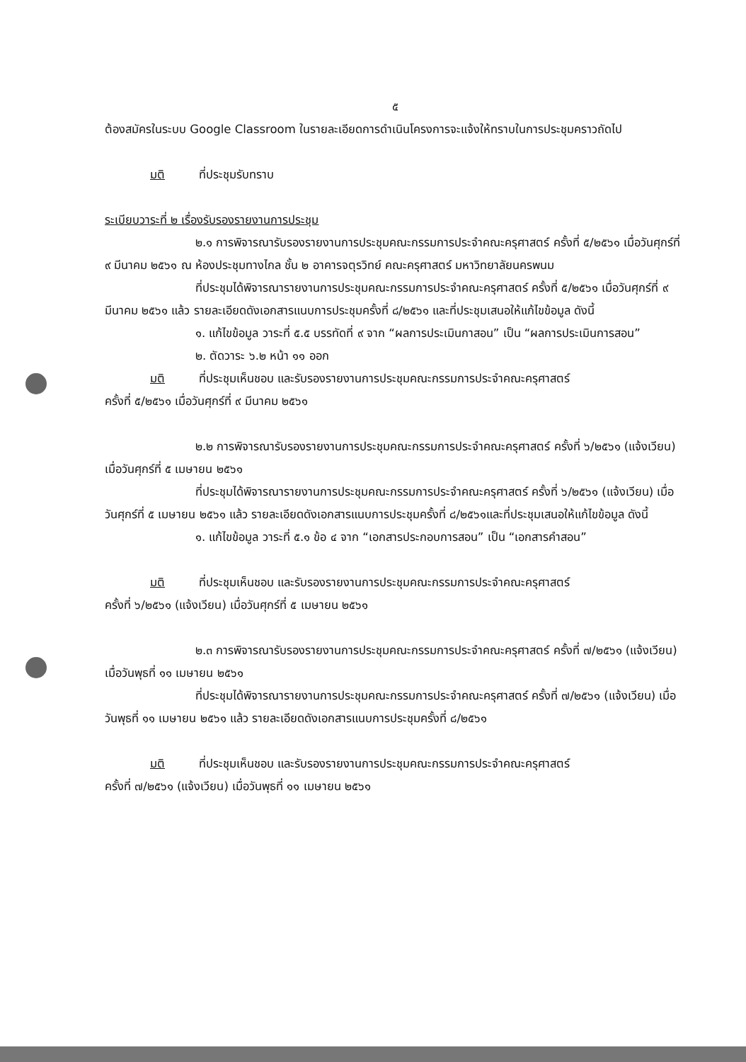๕
ต้องสมัครในระบบ Google Classroom ในรายละเอียดการดำเนินโครงการจะแจ้งให้ทราบในการประชุมคราวถัดไป
มติ ที่ประชุมรับทราบ
ระเบียบวาระที่ ๒ เรื่องรับรองรายงานการประชุม
๒.๑ การพิจารณารับรองรายงานการประชุมคณะกรรมการประจำคณะครุศาสตร์ ครั้งที่ ๕/๒๕๖๑ เมื่อวันศุกร์ที่ ๙ มีนาคม ๒๕๖๑ ณ ห้องประชุมทางไกล ชั้น ๒ อาคารจตุรวิทย์ คณะครุศาสตร์ มหาวิทยาลัยนครพนม
ที่ประชุมได้พิจารณารายงานการประชุมคณะกรรมการประจำคณะครุศาสตร์ ครั้งที่ ๕/๒๕๖๑ เมื่อวันศุกร์ที่ ๙ มีนาคม ๒๕๖๑ แล้ว รายละเอียดดังเอกสารแนบการประชุมครั้งที่ ๘/๒๕๖๑ และที่ประชุมเสนอให้แก้ไขข้อมูล ดังนี้
๑. แก้ไขข้อมูล วาระที่ ๕.๕ บรรทัดที่ ๙ จาก “ผลการประเมินกาสอน” เป็น “ผลการประเมินการสอน”
๒. ตัดวาระ ๖.๒ หน้า ๑๑ ออก
มติ ที่ประชุมเห็นชอบ และรับรองรายงานการประชุมคณะกรรมการประจำคณะครุศาสตร์
ครั้งที่ ๕/๒๕๖๑ เมื่อวันศุกร์ที่ ๙ มีนาคม ๒๕๖๑
๒.๒ การพิจารณารับรองรายงานการประชุมคณะกรรมการประจำคณะครุศาสตร์ ครั้งที่ ๖/๒๕๖๑ (แจ้งเวียน) เมื่อวันศุกร์ที่ ๕ เมษายน ๒๕๖๑
ที่ประชุมได้พิจารณารายงานการประชุมคณะกรรมการประจำคณะครุศาสตร์ ครั้งที่ ๖/๒๕๖๑ (แจ้งเวียน) เมื่อวันศุกร์ที่ ๕ เมษายน ๒๕๖๑ แล้ว รายละเอียดดังเอกสารแนบการประชุมครั้งที่ ๘/๒๕๖๑และที่ประชุมเสนอให้แก้ไขข้อมูล ดังนี้
๑. แก้ไขข้อมูล วาระที่ ๕.๑ ข้อ ๔ จาก “เอกสารประกอบการสอน” เป็น “เอกสารคำสอน”
มติ ที่ประชุมเห็นชอบ และรับรองรายงานการประชุมคณะกรรมการประจำคณะครุศาสตร์
ครั้งที่ ๖/๒๕๖๑ (แจ้งเวียน) เมื่อวันศุกร์ที่ ๕ เมษายน ๒๕๖๑
๒.๓ การพิจารณารับรองรายงานการประชุมคณะกรรมการประจำคณะครุศาสตร์ ครั้งที่ ๗/๒๕๖๑ (แจ้งเวียน) เมื่อวันพุธที่ ๑๑ เมษายน ๒๕๖๑
ที่ประชุมได้พิจารณารายงานการประชุมคณะกรรมการประจำคณะครุศาสตร์ ครั้งที่ ๗/๒๕๖๑ (แจ้งเวียน) เมื่อวันพุธที่ ๑๑ เมษายน ๒๕๖๑ แล้ว รายละเอียดดังเอกสารแนบการประชุมครั้งที่ ๘/๒๕๖๑
มติ ที่ประชุมเห็นชอบ และรับรองรายงานการประชุมคณะกรรมการประจำคณะครุศาสตร์
ครั้งที่ ๗/๒๕๖๑ (แจ้งเวียน) เมื่อวันพุธที่ ๑๑ เมษายน ๒๕๖๑